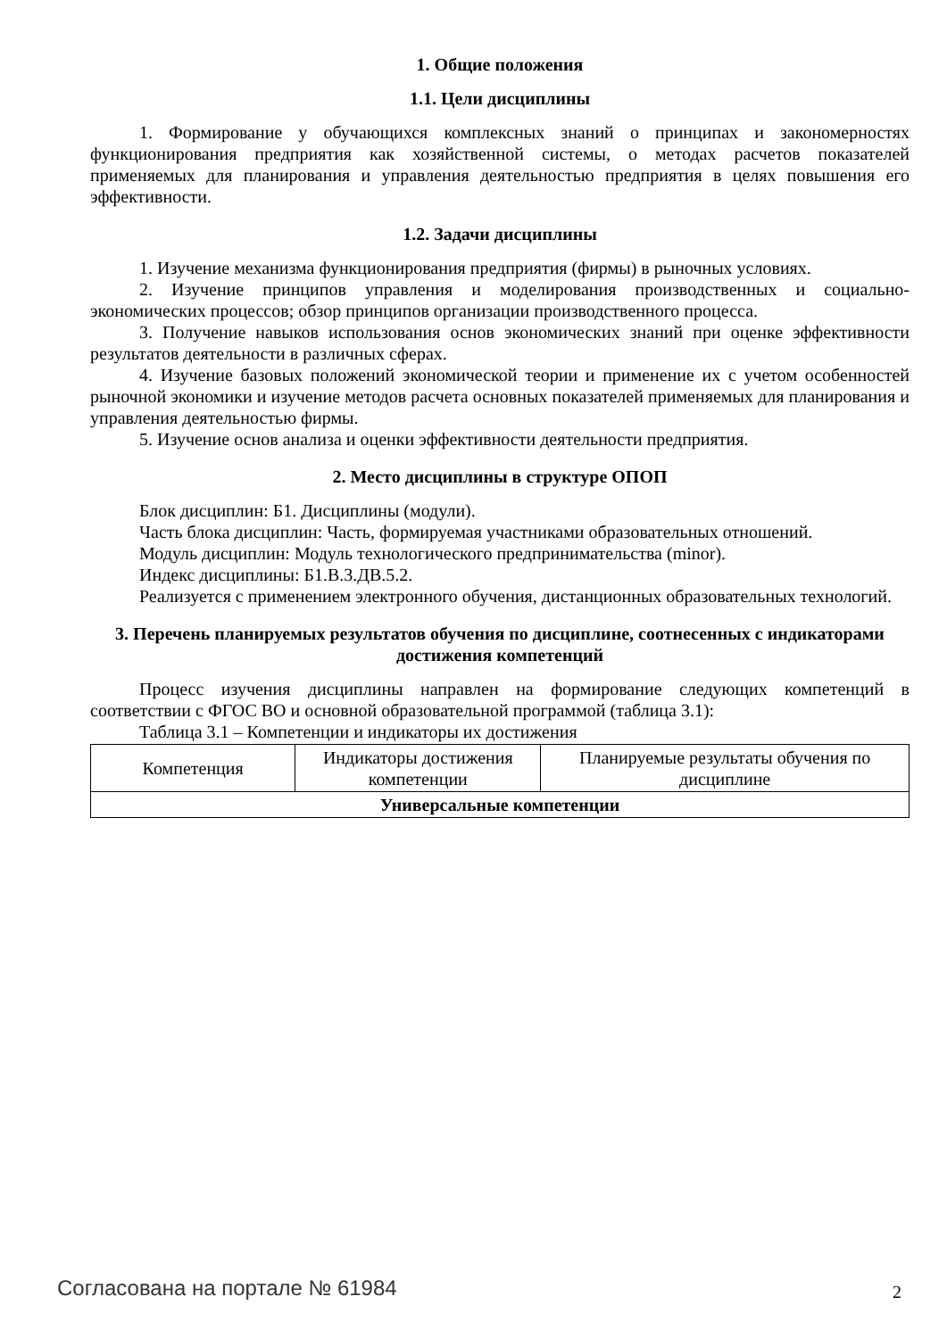1. Общие положения
1.1. Цели дисциплины
1. Формирование у обучающихся комплексных знаний о принципах и закономерностях функционирования предприятия как хозяйственной системы, о методах расчетов показателей применяемых для планирования и управления деятельностью предприятия в целях повышения его эффективности.
1.2. Задачи дисциплины
1. Изучение механизма функционирования предприятия (фирмы) в рыночных условиях.
2. Изучение принципов управления и моделирования производственных и социально-экономических процессов; обзор принципов организации производственного процесса.
3. Получение навыков использования основ экономических знаний при оценке эффективности результатов деятельности в различных сферах.
4. Изучение базовых положений экономической теории и применение их с учетом особенностей рыночной экономики и изучение методов расчета основных показателей применяемых для планирования и управления деятельностью фирмы.
5. Изучение основ анализа и оценки эффективности деятельности предприятия.
2. Место дисциплины в структуре ОПОП
Блок дисциплин: Б1. Дисциплины (модули).
Часть блока дисциплин: Часть, формируемая участниками образовательных отношений.
Модуль дисциплин: Модуль технологического предпринимательства (minor).
Индекс дисциплины: Б1.В.3.ДВ.5.2.
Реализуется с применением электронного обучения, дистанционных образовательных технологий.
3. Перечень планируемых результатов обучения по дисциплине, соотнесенных с индикаторами достижения компетенций
Процесс изучения дисциплины направлен на формирование следующих компетенций в соответствии с ФГОС ВО и основной образовательной программой (таблица 3.1):
Таблица 3.1 – Компетенции и индикаторы их достижения
| Компетенция | Индикаторы достижения компетенции | Планируемые результаты обучения по дисциплине |
| --- | --- | --- |
| Универсальные компетенции | | |
Согласована на портале № 61984 2